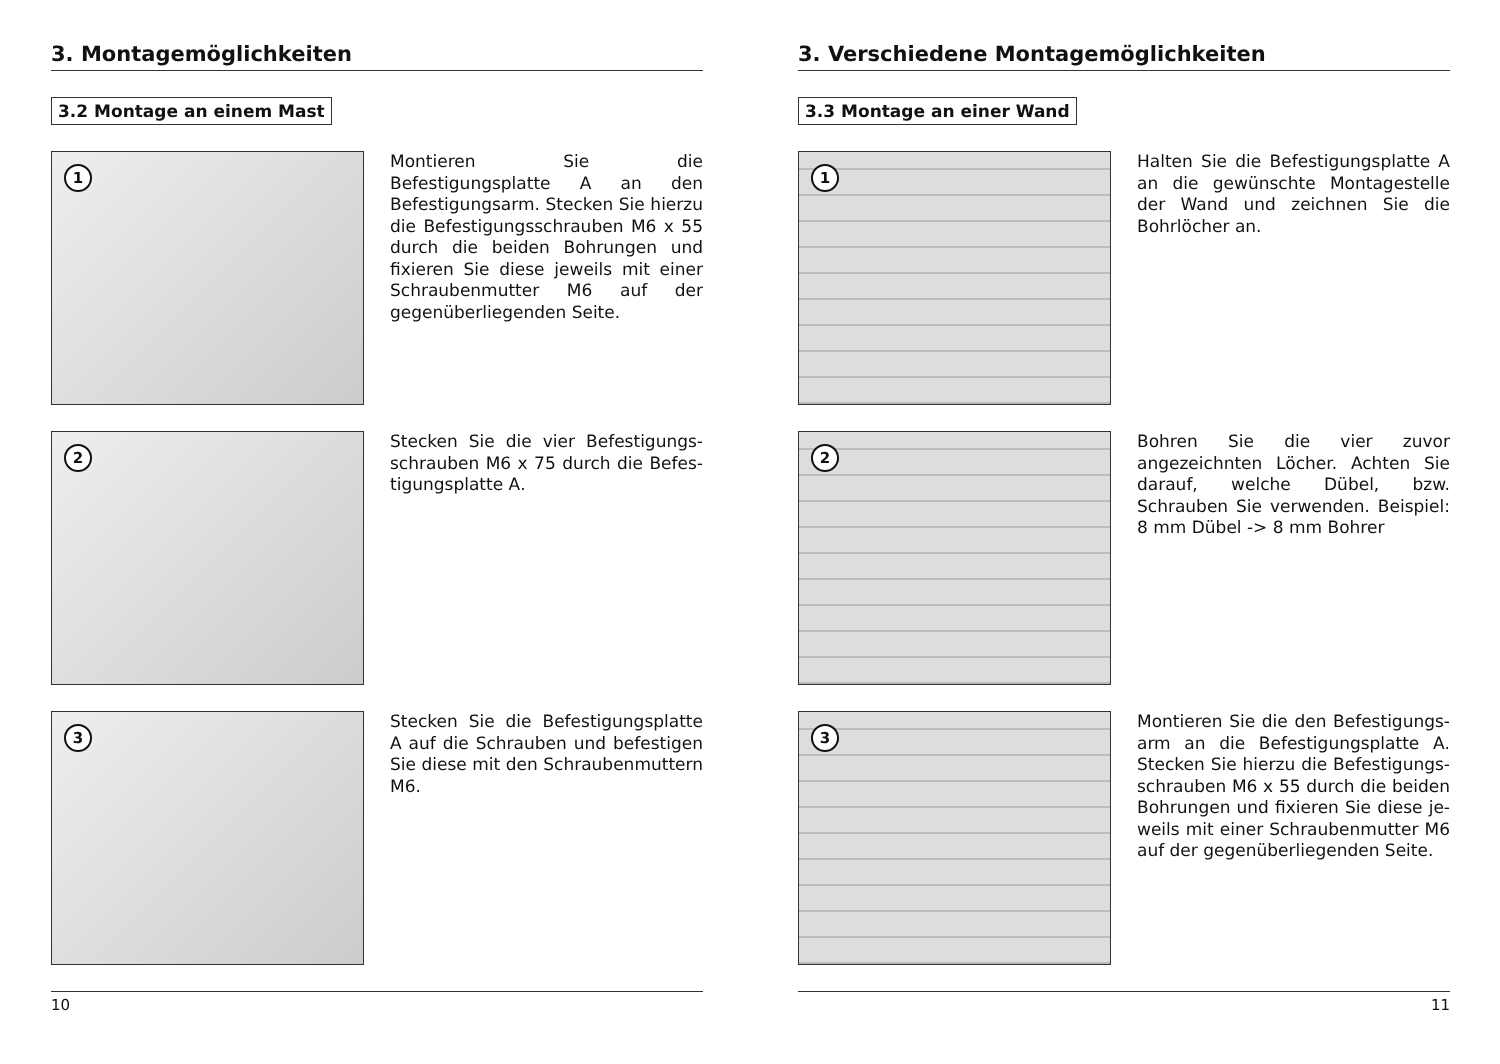3. Montagemöglichkeiten
3.2 Montage an einem Mast
1
Montieren Sie die Befestigungsplatte A an den Befestigungsarm. Stecken Sie hierzu die Befestigungsschrau­ben M6 x 55 durch die beiden Bohrun­gen und fixieren Sie diese jeweils mit einer Schraubenmutter M6 auf der gegenüberliegenden Seite.
2
Stecken Sie die vier Befestigungs­schrauben M6 x 75 durch die Befes­tigungsplatte A.
3
Stecken Sie die Befestigungsplatte A auf die Schrauben und befestigen Sie diese mit den Schraubenmuttern M6.
10
3. Verschiedene Montagemöglichkeiten
3.3 Montage an einer Wand
1
Halten Sie die Befestigungsplatte A an die gewünschte Montagestelle der Wand und zeichnen Sie die Bohrlöcher an.
2
Bohren Sie die vier zuvor angezeichn­ten Löcher. Achten Sie darauf, welche Dübel, bzw. Schrauben Sie verwenden. Beispiel: 8 mm Dübel -> 8 mm Bohrer
3
Montieren Sie die den Befestigungs­arm an die Befestigungsplatte A. Stecken Sie hierzu die Befestigungs­schrauben M6 x 55 durch die beiden Bohrungen und fixieren Sie diese je­weils mit einer Schraubenmutter M6 auf der gegenüberliegenden Seite.
11